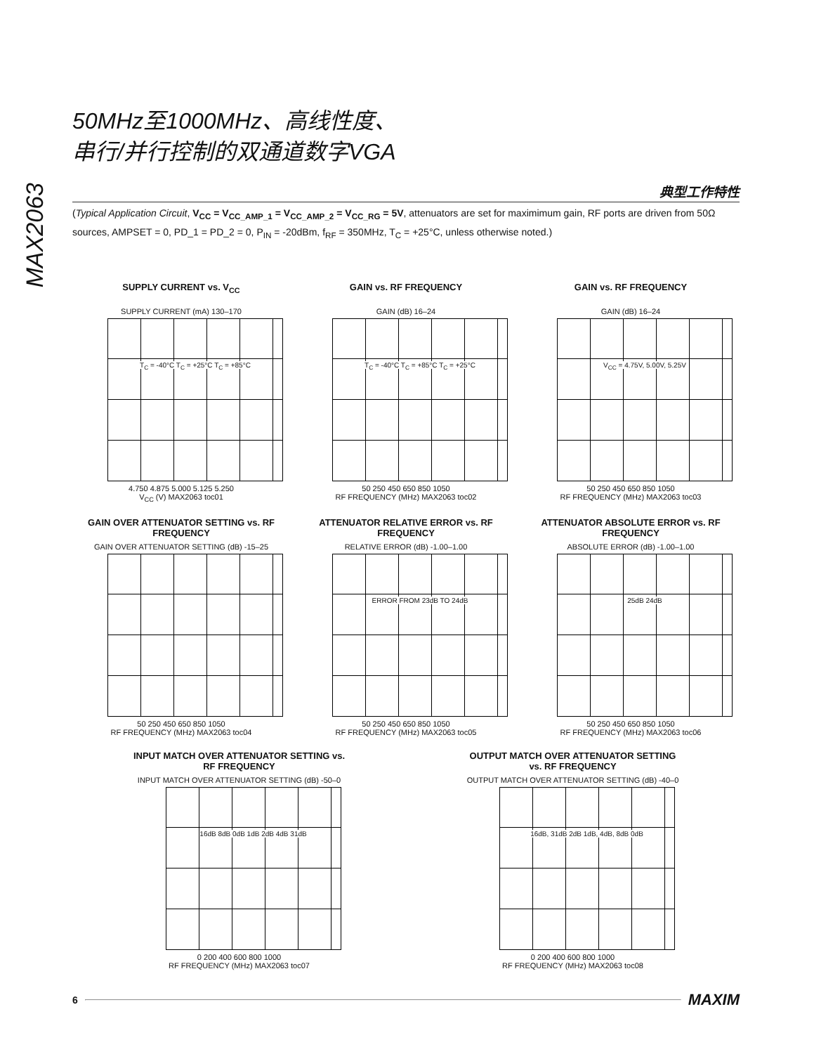MAX2063
50MHz至1000MHz、高线性度、
串行/并行控制的双通道数字VGA
典型工作特性
(Typical Application Circuit, V<sub>CC</sub> = V<sub>CC_AMP_1</sub> = V<sub>CC_AMP_2</sub> = V<sub>CC_RG</sub> = 5V, attenuators are set for maximimum gain, RF ports are driven from 50Ω sources, AMPSET = 0, PD_1 = PD_2 = 0, P<sub>IN</sub> = -20dBm, f<sub>RF</sub> = 350MHz, T<sub>C</sub> = +25°C, unless otherwise noted.)
SUPPLY CURRENT vs. V<sub>CC</sub>
SUPPLY CURRENT (mA) 130–170
T<sub>C</sub> = -40°C T<sub>C</sub> = +25°C T<sub>C</sub> = +85°C
4.750 4.875 5.000 5.125 5.250
V<sub>CC</sub> (V) MAX2063 toc01
GAIN vs. RF FREQUENCY
GAIN (dB) 16–24
T<sub>C</sub> = -40°C T<sub>C</sub> = +85°C T<sub>C</sub> = +25°C
50 250 450 650 850 1050
RF FREQUENCY (MHz) MAX2063 toc02
GAIN vs. RF FREQUENCY
GAIN (dB) 16–24
V<sub>CC</sub> = 4.75V, 5.00V, 5.25V
50 250 450 650 850 1050
RF FREQUENCY (MHz) MAX2063 toc03
GAIN OVER ATTENUATOR SETTING vs. RF FREQUENCY
GAIN OVER ATTENUATOR SETTING (dB) -15–25
50 250 450 650 850 1050
RF FREQUENCY (MHz) MAX2063 toc04
ATTENUATOR RELATIVE ERROR vs. RF FREQUENCY
RELATIVE ERROR (dB) -1.00–1.00
ERROR FROM 23dB TO 24dB
50 250 450 650 850 1050
RF FREQUENCY (MHz) MAX2063 toc05
ATTENUATOR ABSOLUTE ERROR vs. RF FREQUENCY
ABSOLUTE ERROR (dB) -1.00–1.00
25dB 24dB
50 250 450 650 850 1050
RF FREQUENCY (MHz) MAX2063 toc06
INPUT MATCH OVER ATTENUATOR SETTING vs. RF FREQUENCY
INPUT MATCH OVER ATTENUATOR SETTING (dB) -50–0
16dB 8dB 0dB 1dB 2dB 4dB 31dB
0 200 400 600 800 1000
RF FREQUENCY (MHz) MAX2063 toc07
OUTPUT MATCH OVER ATTENUATOR SETTING vs. RF FREQUENCY
OUTPUT MATCH OVER ATTENUATOR SETTING (dB) -40–0
16dB, 31dB 2dB 1dB, 4dB, 8dB 0dB
0 200 400 600 800 1000
RF FREQUENCY (MHz) MAX2063 toc08
6
MAXIM